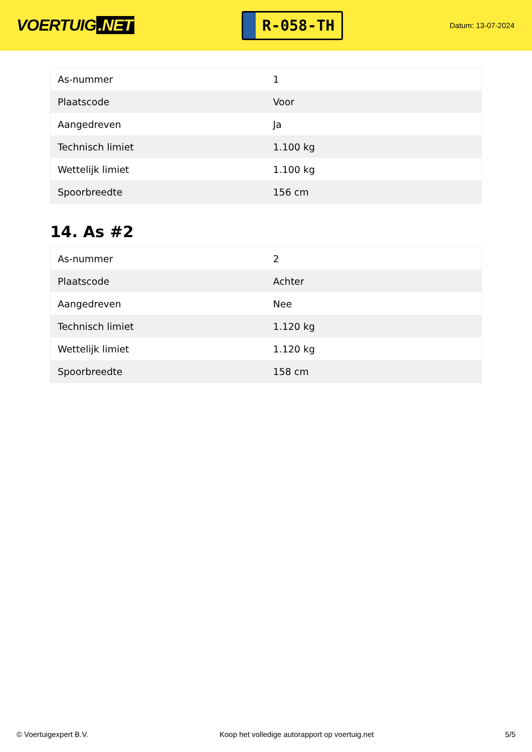VOERTUIG.NET
R-058-TH
Datum: 13-07-2024
| As-nummer | 1 |
| Plaatscode | Voor |
| Aangedreven | Ja |
| Technisch limiet | 1.100 kg |
| Wettelijk limiet | 1.100 kg |
| Spoorbreedte | 156 cm |
14. As #2
| As-nummer | 2 |
| Plaatscode | Achter |
| Aangedreven | Nee |
| Technisch limiet | 1.120 kg |
| Wettelijk limiet | 1.120 kg |
| Spoorbreedte | 158 cm |
© Voertuigexpert B.V. Koop het volledige autorapport op voertuig.net 5/5